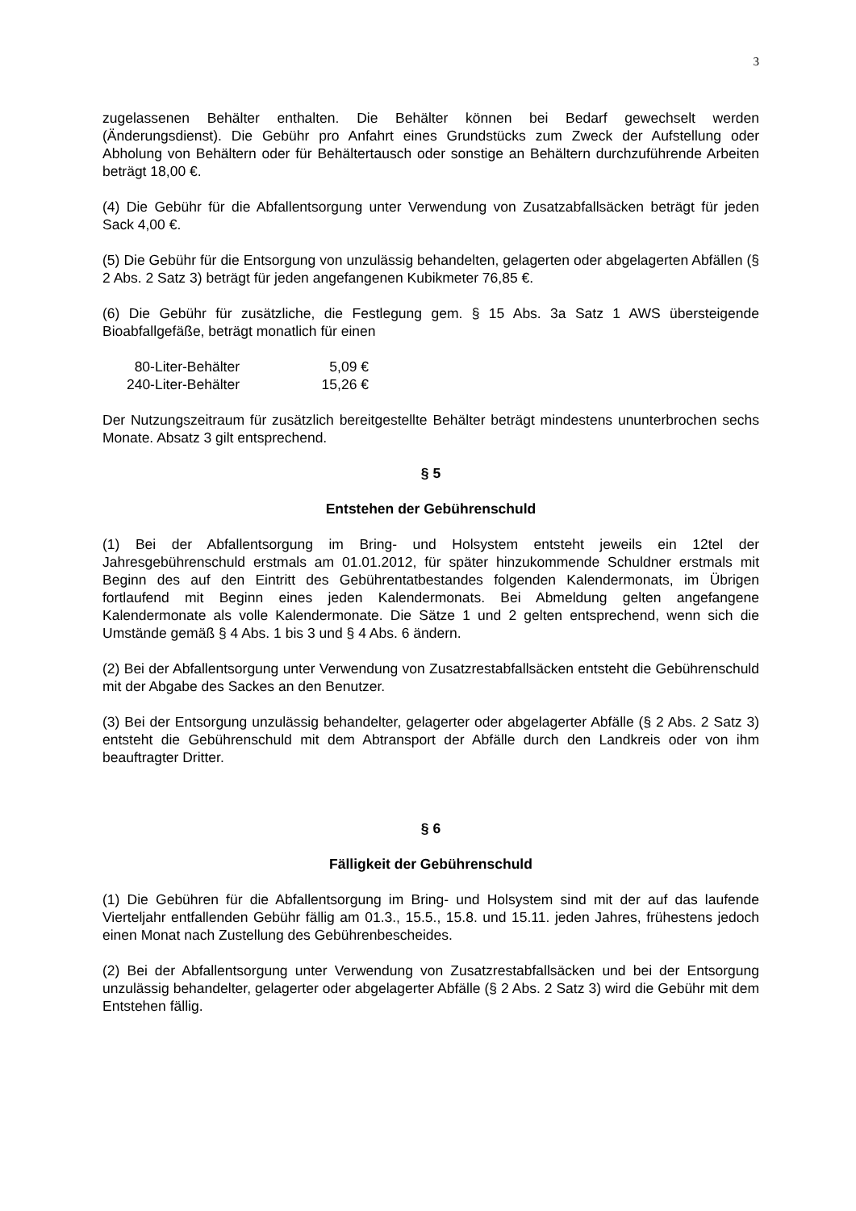3
zugelassenen Behälter enthalten. Die Behälter können bei Bedarf gewechselt werden (Änderungsdienst). Die Gebühr pro Anfahrt eines Grundstücks zum Zweck der Aufstellung oder Abholung von Behältern oder für Behältertausch oder sonstige an Behältern durchzuführende Arbeiten beträgt 18,00 €.
(4) Die Gebühr für die Abfallentsorgung unter Verwendung von Zusatzabfallsäcken beträgt für jeden Sack 4,00 €.
(5) Die Gebühr für die Entsorgung von unzulässig behandelten, gelagerten oder abgelagerten Abfällen (§ 2 Abs. 2 Satz 3) beträgt für jeden angefangenen Kubikmeter 76,85 €.
(6) Die Gebühr für zusätzliche, die Festlegung gem. § 15 Abs. 3a Satz 1 AWS übersteigende Bioabfallgefäße, beträgt monatlich für einen
| 80-Liter-Behälter | | 5,09 € |
| 240-Liter-Behälter | | 15,26 € |
Der Nutzungszeitraum für zusätzlich bereitgestellte Behälter beträgt mindestens ununterbrochen sechs Monate. Absatz 3 gilt entsprechend.
§ 5
Entstehen der Gebührenschuld
(1) Bei der Abfallentsorgung im Bring- und Holsystem entsteht jeweils ein 12tel der Jahresgebührenschuld erstmals am 01.01.2012, für später hinzukommende Schuldner erstmals mit Beginn des auf den Eintritt des Gebührentatbestandes folgenden Kalendermonats, im Übrigen fortlaufend mit Beginn eines jeden Kalendermonats. Bei Abmeldung gelten angefangene Kalendermonate als volle Kalendermonate. Die Sätze 1 und 2 gelten entsprechend, wenn sich die Umstände gemäß § 4 Abs. 1 bis 3 und § 4 Abs. 6 ändern.
(2) Bei der Abfallentsorgung unter Verwendung von Zusatzrestabfallsäcken entsteht die Gebührenschuld mit der Abgabe des Sackes an den Benutzer.
(3) Bei der Entsorgung unzulässig behandelter, gelagerter oder abgelagerter Abfälle (§ 2 Abs. 2 Satz 3) entsteht die Gebührenschuld mit dem Abtransport der Abfälle durch den Landkreis oder von ihm beauftragter Dritter.
§ 6
Fälligkeit der Gebührenschuld
(1) Die Gebühren für die Abfallentsorgung im Bring- und Holsystem sind mit der auf das laufende Vierteljahr entfallenden Gebühr fällig am 01.3., 15.5., 15.8. und 15.11. jeden Jahres, frühestens jedoch einen Monat nach Zustellung des Gebührenbescheides.
(2) Bei der Abfallentsorgung unter Verwendung von Zusatzrestabfallsäcken und bei der Entsorgung unzulässig behandelter, gelagerter oder abgelagerter Abfälle (§ 2 Abs. 2 Satz 3) wird die Gebühr mit dem Entstehen fällig.